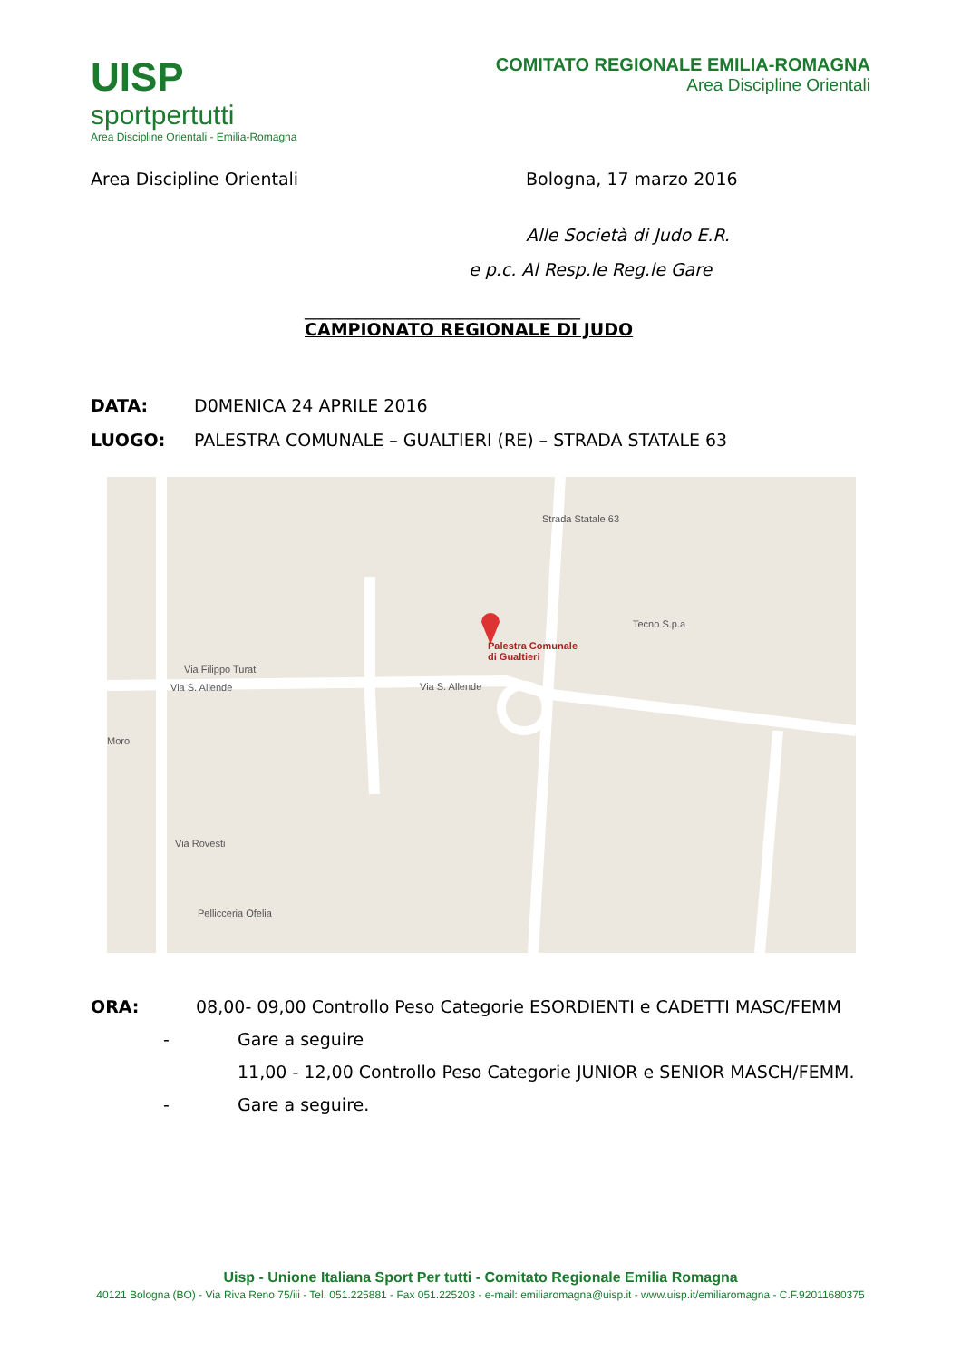UISP
sportpertutti
Area Discipline Orientali - Emilia-Romagna
COMITATO REGIONALE EMILIA-ROMAGNA
Area Discipline Orientali
Area Discipline Orientali Bologna, 17 marzo 2016
Alle Società di Judo E.R.
e p.c. Al Resp.le Reg.le Gare
________________________________
CAMPIONATO REGIONALE DI JUDO
DATA: D0MENICA 24 APRILE 2016
LUOGO: PALESTRA COMUNALE – GUALTIERI (RE) – STRADA STATALE 63
Palestra Comunale
di Gualtieri
Tecno S.p.a
Via Filippo Turati
Via S. Allende Via S. Allende
Via Rovesti
Pellicceria Ofelia
Moro
Strada Statale 63
ORA: 08,00- 09,00 Controllo Peso Categorie ESORDIENTI e CADETTI MASC/FEMM
- Gare a seguire
11,00 - 12,00 Controllo Peso Categorie JUNIOR e SENIOR MASCH/FEMM.
- Gare a seguire.
Uisp - Unione Italiana Sport Per tutti - Comitato Regionale Emilia Romagna
40121 Bologna (BO) - Via Riva Reno 75/iii - Tel. 051.225881 - Fax 051.225203 - e-mail: emiliaromagna@uisp.it - www.uisp.it/emiliaromagna - C.F.92011680375